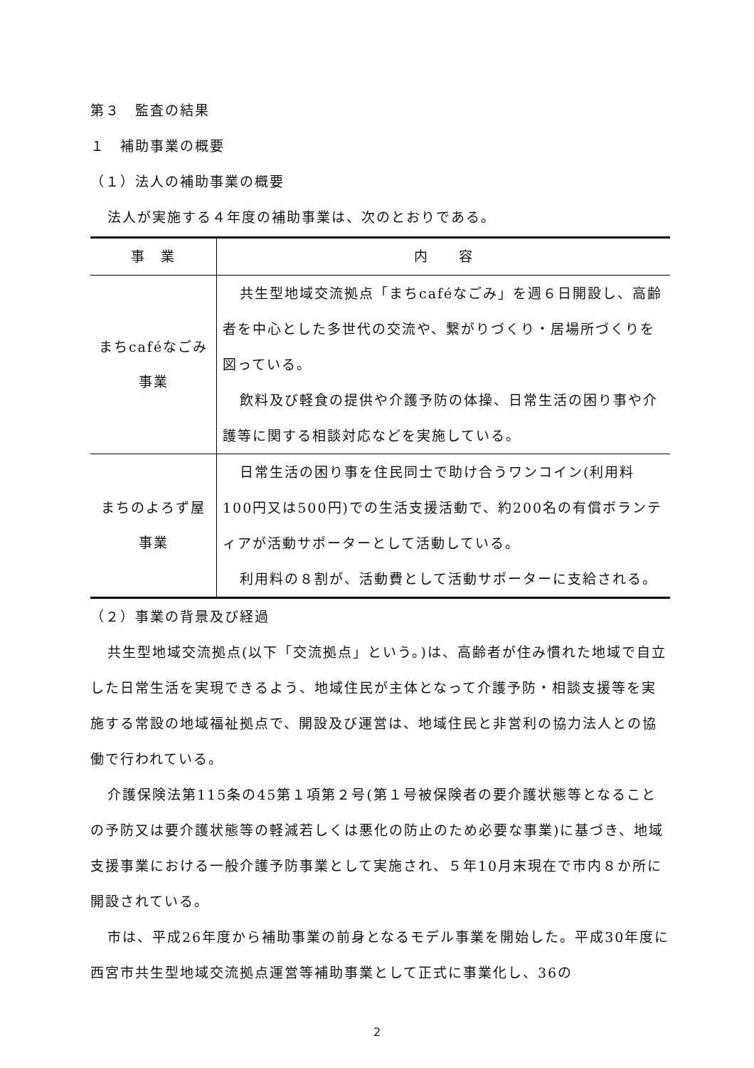第３　監査の結果
１　補助事業の概要
（１）法人の補助事業の概要
法人が実施する４年度の補助事業は、次のとおりである。
| 事 業 | 内 容 |
| --- | --- |
| まちcaféなごみ 事業 | 共生型地域交流拠点「まちcaféなごみ」を週６日開設し、高齢者を中心とした多世代の交流や、繋がりづくり・居場所づくりを図っている。 飲料及び軽食の提供や介護予防の体操、日常生活の困り事や介護等に関する相談対応などを実施している。 |
| まちのよろず屋 事業 | 日常生活の困り事を住民同士で助け合うワンコイン(利用料100円又は500円)での生活支援活動で、約200名の有償ボランティアが活動サポーターとして活動している。 利用料の８割が、活動費として活動サポーターに支給される。 |
（２）事業の背景及び経過
共生型地域交流拠点(以下「交流拠点」という。)は、高齢者が住み慣れた地域で自立した日常生活を実現できるよう、地域住民が主体となって介護予防・相談支援等を実施する常設の地域福祉拠点で、開設及び運営は、地域住民と非営利の協力法人との協働で行われている。
介護保険法第115条の45第１項第２号(第１号被保険者の要介護状態等となることの予防又は要介護状態等の軽減若しくは悪化の防止のため必要な事業)に基づき、地域支援事業における一般介護予防事業として実施され、５年10月末現在で市内８か所に開設されている。
市は、平成26年度から補助事業の前身となるモデル事業を開始した。平成30年度に西宮市共生型地域交流拠点運営等補助事業として正式に事業化し、36の
2